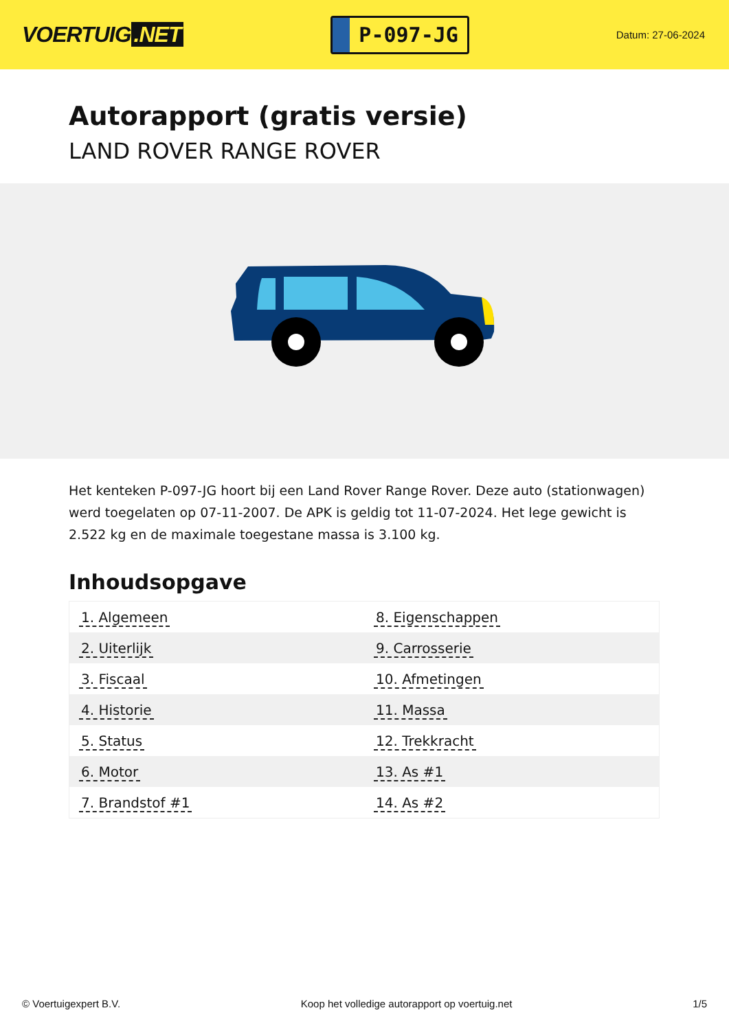VOERTUIG.NET
P-097-JG
Datum: 27-06-2024
Autorapport (gratis versie)
LAND ROVER RANGE ROVER
Het kenteken P-097-JG hoort bij een Land Rover Range Rover. Deze auto (stationwagen) werd toegelaten op 07-11-2007. De APK is geldig tot 11-07-2024. Het lege gewicht is 2.522 kg en de maximale toegestane massa is 3.100 kg.
Inhoudsopgave
| 1. Algemeen | 8. Eigenschappen |
| 2. Uiterlijk | 9. Carrosserie |
| 3. Fiscaal | 10. Afmetingen |
| 4. Historie | 11. Massa |
| 5. Status | 12. Trekkracht |
| 6. Motor | 13. As #1 |
| 7. Brandstof #1 | 14. As #2 |
© Voertuigexpert B.V. Koop het volledige autorapport op voertuig.net 1/5